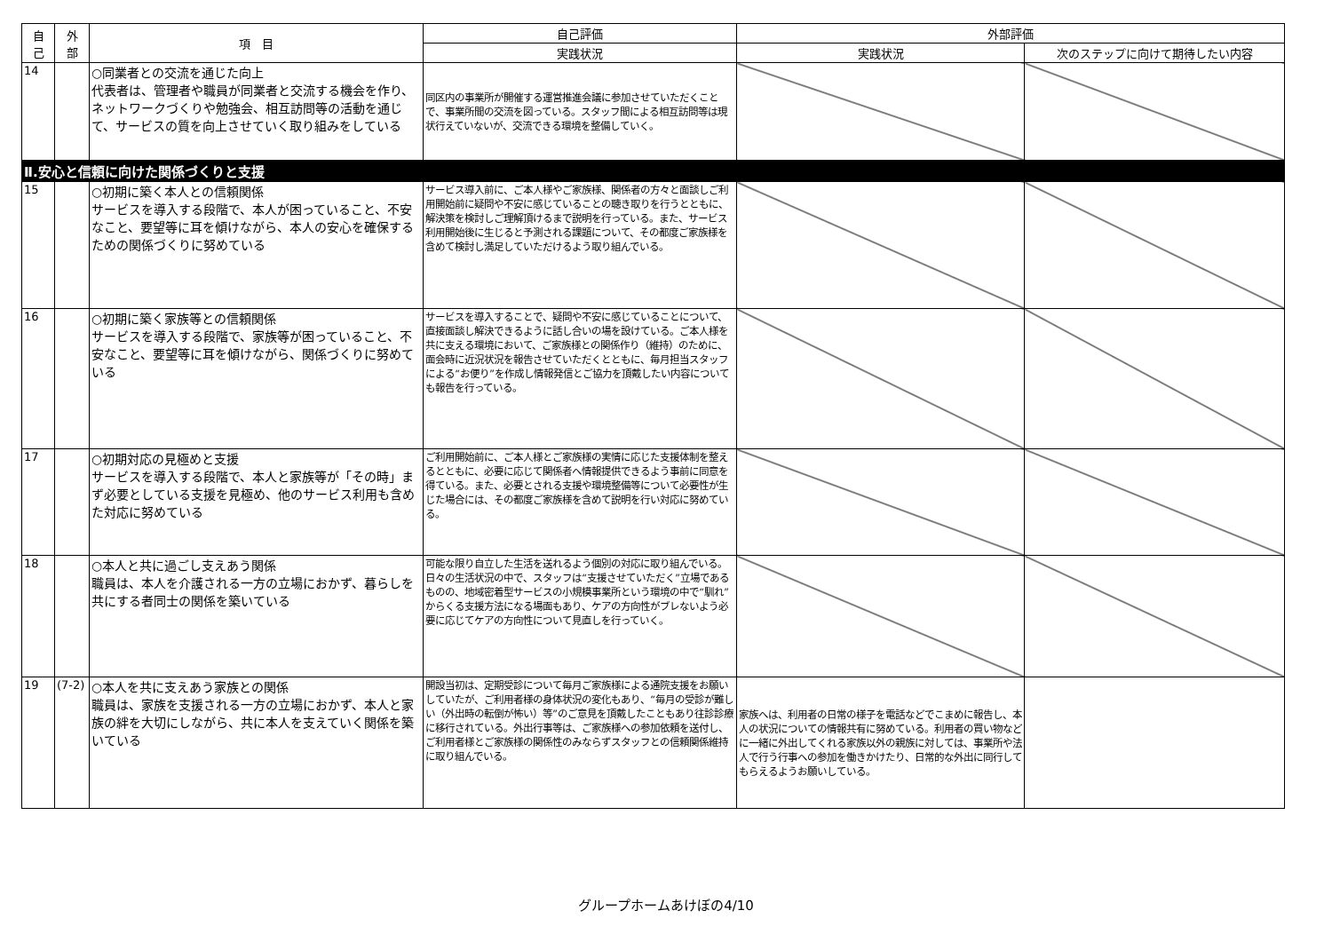| 自 己 | 外 部 | 項 目 | 自己評価 | 外部評価 | |
| --- | --- | --- | --- | --- | --- |
| | | | 実践状況 | 実践状況 | 次のステップに向けて期待したい内容 |
| 14 | | ○同業者との交流を通じた向上 代表者は、管理者や職員が同業者と交流する機会を作り、ネットワークづくりや勉強会、相互訪問等の活動を通じて、サービスの質を向上させていく取り組みをしている | 同区内の事業所が開催する運営推進会議に参加させていただくことで、事業所間の交流を図っている。スタッフ間による相互訪問等は現状行えていないが、交流できる環境を整備していく。 | | |
| Ⅱ.安心と信頼に向けた関係づくりと支援 | | | | | |
| 15 | | ○初期に築く本人との信頼関係 サービスを導入する段階で、本人が困っていること、不安なこと、要望等に耳を傾けながら、本人の安心を確保するための関係づくりに努めている | サービス導入前に、ご本人様やご家族様、関係者の方々と面談しご利用開始前に疑問や不安に感じていることの聴き取りを行うとともに、解決策を検討しご理解頂けるまで説明を行っている。また、サービス利用開始後に生じると予測される課題について、その都度ご家族様を含めて検討し満足していただけるよう取り組んでいる。 | | |
| 16 | | ○初期に築く家族等との信頼関係 サービスを導入する段階で、家族等が困っていること、不安なこと、要望等に耳を傾けながら、関係づくりに努めている | サービスを導入することで、疑問や不安に感じていることについて、直接面談し解決できるように話し合いの場を設けている。ご本人様を共に支える環境において、ご家族様との関係作り（維持）のために、面会時に近況状況を報告させていただくとともに、毎月担当スタッフによる“お便り”を作成し情報発信とご協力を頂戴したい内容についても報告を行っている。 | | |
| 17 | | ○初期対応の見極めと支援 サービスを導入する段階で、本人と家族等が「その時」まず必要としている支援を見極め、他のサービス利用も含めた対応に努めている | ご利用開始前に、ご本人様とご家族様の実情に応じた支援体制を整えるとともに、必要に応じて関係者へ情報提供できるよう事前に同意を得ている。また、必要とされる支援や環境整備等について必要性が生じた場合には、その都度ご家族様を含めて説明を行い対応に努めている。 | | |
| 18 | | ○本人と共に過ごし支えあう関係 職員は、本人を介護される一方の立場におかず、暮らしを共にする者同士の関係を築いている | 可能な限り自立した生活を送れるよう個別の対応に取り組んでいる。日々の生活状況の中で、スタッフは“支援させていただく”立場であるものの、地域密着型サービスの小規模事業所という環境の中で“馴れ”からくる支援方法になる場面もあり、ケアの方向性がブレないよう必要に応じてケアの方向性について見直しを行っていく。 | | |
| 19 | (7-2) | ○本人を共に支えあう家族との関係 職員は、家族を支援される一方の立場におかず、本人と家族の絆を大切にしながら、共に本人を支えていく関係を築いている | 開設当初は、定期受診について毎月ご家族様による通院支援をお願いしていたが、ご利用者様の身体状況の変化もあり、“毎月の受診が難しい（外出時の転倒が怖い）等”のご意見を頂戴したこともあり往診診療に移行されている。外出行事等は、ご家族様への参加依頼を送付し、ご利用者様とご家族様の関係性のみならずスタッフとの信頼関係維持に取り組んでいる。 | 家族へは、利用者の日常の様子を電話などでこまめに報告し、本人の状況についての情報共有に努めている。利用者の買い物などに一緒に外出してくれる家族以外の親族に対しては、事業所や法人で行う行事への参加を働きかけたり、日常的な外出に同行してもらえるようお願いしている。 | |
グループホームあけぼの4/10